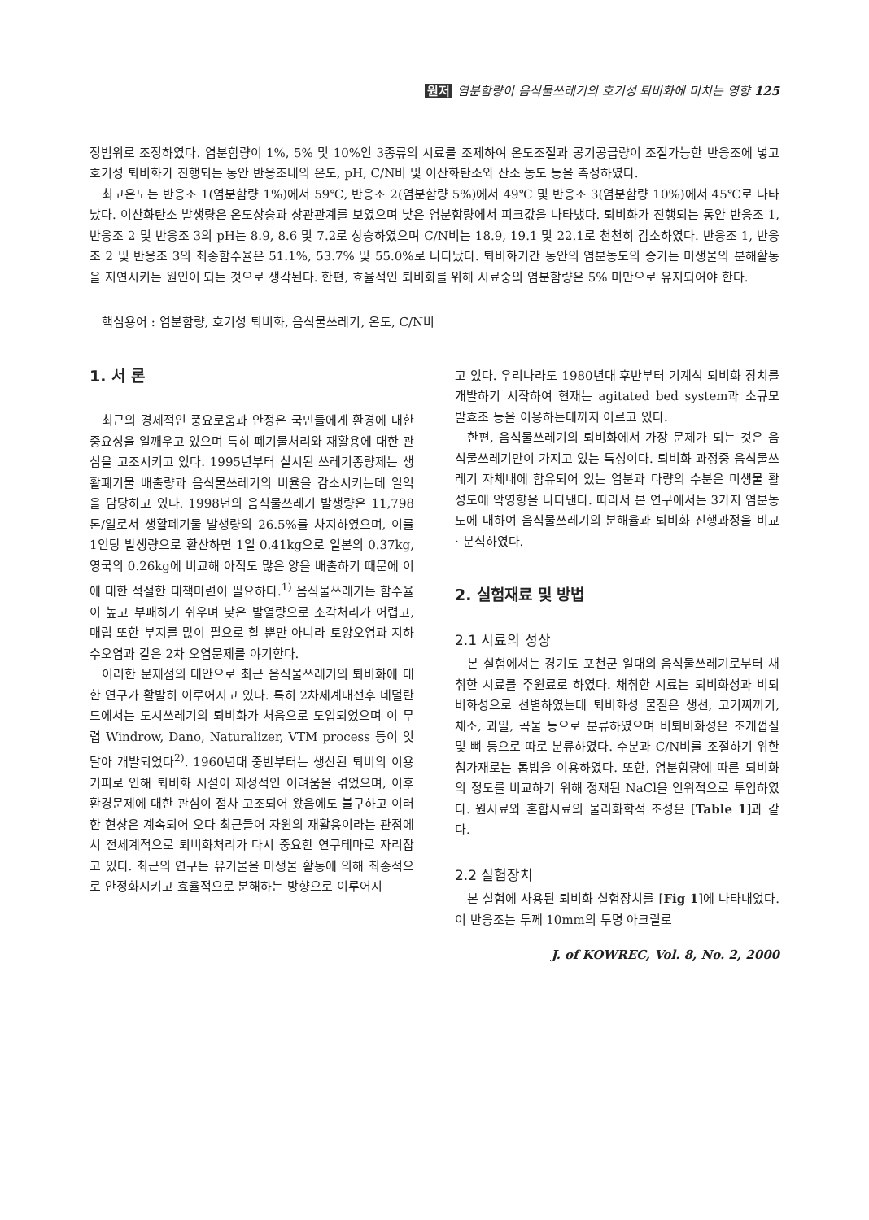원저 염분함량이 음식물쓰레기의 호기성 퇴비화에 미치는 영향 125
정범위로 조정하였다. 염분함량이 1%, 5% 및 10%인 3종류의 시료를 조제하여 온도조절과 공기공급량이 조절가능한 반응조에 넣고 호기성 퇴비화가 진행되는 동안 반응조내의 온도, pH, C/N비 및 이산화탄소와 산소 농도 등을 측정하였다.
최고온도는 반응조 1(염분함량 1%)에서 59℃, 반응조 2(염분함량 5%)에서 49℃ 및 반응조 3(염분함량 10%)에서 45℃로 나타났다. 이산화탄소 발생량은 온도상승과 상관관계를 보였으며 낮은 염분함량에서 피크값을 나타냈다. 퇴비화가 진행되는 동안 반응조 1, 반응조 2 및 반응조 3의 pH는 8.9, 8.6 및 7.2로 상승하였으며 C/N비는 18.9, 19.1 및 22.1로 천천히 감소하였다. 반응조 1, 반응조 2 및 반응조 3의 최종함수율은 51.1%, 53.7% 및 55.0%로 나타났다. 퇴비화기간 동안의 염분농도의 증가는 미생물의 분해활동을 지연시키는 원인이 되는 것으로 생각된다. 한편, 효율적인 퇴비화를 위해 시료중의 염분함량은 5% 미만으로 유지되어야 한다.
핵심용어 : 염분함량, 호기성 퇴비화, 음식물쓰레기, 온도, C/N비
1. 서 론
최근의 경제적인 풍요로움과 안정은 국민들에게 환경에 대한 중요성을 일깨우고 있으며 특히 폐기물처리와 재활용에 대한 관심을 고조시키고 있다. 1995년부터 실시된 쓰레기종량제는 생활폐기물 배출량과 음식물쓰레기의 비율을 감소시키는데 일익을 담당하고 있다. 1998년의 음식물쓰레기 발생량은 11,798톤/일로서 생활폐기물 발생량의 26.5%를 차지하였으며, 이를 1인당 발생량으로 환산하면 1일 0.41kg으로 일본의 0.37kg, 영국의 0.26kg에 비교해 아직도 많은 양을 배출하기 때문에 이에 대한 적절한 대책마련이 필요하다.<sup>1)</sup> 음식물쓰레기는 함수율이 높고 부패하기 쉬우며 낮은 발열량으로 소각처리가 어렵고, 매립 또한 부지를 많이 필요로 할 뿐만 아니라 토양오염과 지하수오염과 같은 2차 오염문제를 야기한다.
이러한 문제점의 대안으로 최근 음식물쓰레기의 퇴비화에 대한 연구가 활발히 이루어지고 있다. 특히 2차세계대전후 네덜란드에서는 도시쓰레기의 퇴비화가 처음으로 도입되었으며 이 무렵 Windrow, Dano, Naturalizer, VTM process 등이 잇달아 개발되었다<sup>2)</sup>. 1960년대 중반부터는 생산된 퇴비의 이용기피로 인해 퇴비화 시설이 재정적인 어려움을 겪었으며, 이후 환경문제에 대한 관심이 점차 고조되어 왔음에도 불구하고 이러한 현상은 계속되어 오다 최근들어 자원의 재활용이라는 관점에서 전세계적으로 퇴비화처리가 다시 중요한 연구테마로 자리잡고 있다. 최근의 연구는 유기물을 미생물 활동에 의해 최종적으로 안정화시키고 효율적으로 분해하는 방향으로 이루어지
고 있다. 우리나라도 1980년대 후반부터 기계식 퇴비화 장치를 개발하기 시작하여 현재는 agitated bed system과 소규모 발효조 등을 이용하는데까지 이르고 있다.
한편, 음식물쓰레기의 퇴비화에서 가장 문제가 되는 것은 음식물쓰레기만이 가지고 있는 특성이다. 퇴비화 과정중 음식물쓰레기 자체내에 함유되어 있는 염분과 다량의 수분은 미생물 활성도에 악영향을 나타낸다. 따라서 본 연구에서는 3가지 염분농도에 대하여 음식물쓰레기의 분해율과 퇴비화 진행과정을 비교 · 분석하였다.
2. 실험재료 및 방법
2.1 시료의 성상
본 실험에서는 경기도 포천군 일대의 음식물쓰레기로부터 채취한 시료를 주원료로 하였다. 채취한 시료는 퇴비화성과 비퇴비화성으로 선별하였는데 퇴비화성 물질은 생선, 고기찌꺼기, 채소, 과일, 곡물 등으로 분류하였으며 비퇴비화성은 조개껍질 및 뼈 등으로 따로 분류하였다. 수분과 C/N비를 조절하기 위한 첨가재로는 톱밥을 이용하였다. 또한, 염분함량에 따른 퇴비화의 정도를 비교하기 위해 정재된 NaCl을 인위적으로 투입하였다. 원시료와 혼합시료의 물리화학적 조성은 [Table 1]과 같다.
2.2 실험장치
본 실험에 사용된 퇴비화 실험장치를 [Fig 1]에 나타내었다. 이 반응조는 두께 10mm의 투명 아크릴로
J. of KOWREC, Vol. 8, No. 2, 2000